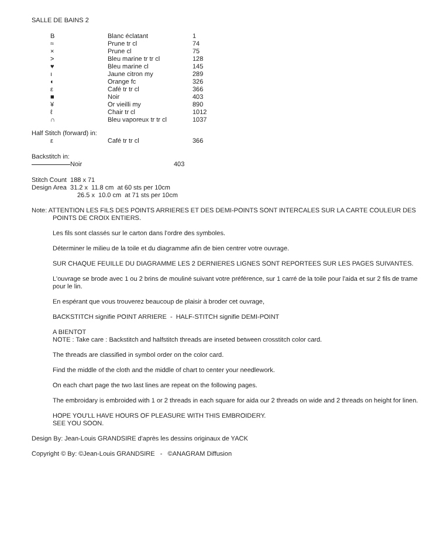SALLE DE BAINS 2
| B | Blanc éclatant | 1 |
| ≈ | Prune tr cl | 74 |
| × | Prune cl | 75 |
| > | Bleu marine tr tr cl | 128 |
| ♥ | Bleu marine cl | 145 |
| ı | Jaune citron my | 289 |
| ◐ | Orange fc | 326 |
| ε | Café tr tr cl | 366 |
| ■ | Noir | 403 |
| ¥ | Or vieilli my | 890 |
| ℓ | Chair tr cl | 1012 |
| ∩ | Bleu vaporeux tr tr cl | 1037 |
Half Stitch (forward) in:
| ε | Café tr tr cl | 366 |
Backstitch in:
| Noir | 403 |
Stitch Count 188 x 71
Design Area 31.2 x 11.8 cm at 60 sts per 10cm
26.5 x 10.0 cm at 71 sts per 10cm
Note: ATTENTION LES FILS DES POINTS ARRIERES ET DES DEMI-POINTS SONT INTERCALES SUR LA CARTE COULEUR DES POINTS DE CROIX ENTIERS.
Les fils sont classés sur le carton dans l'ordre des symboles.
Déterminer le milieu de la toile et du diagramme afin de bien centrer votre ouvrage.
SUR CHAQUE FEUILLE DU DIAGRAMME LES 2 DERNIERES LIGNES SONT REPORTEES SUR LES PAGES SUIVANTES.
L'ouvrage se brode avec 1 ou 2 brins de mouliné suivant votre préférence, sur 1 carré de la toile pour l'aida et sur 2 fils de trame pour le lin.
En espérant que vous trouverez beaucoup de plaisir à broder cet ouvrage,
BACKSTITCH signifie POINT ARRIERE - HALF-STITCH signifie DEMI-POINT
A BIENTOT
NOTE : Take care : Backstitch and halfstitch threads are inseted between crosstitch color card.
The threads are classified in symbol order on the color card.
Find the middle of the cloth and the middle of chart to center your needlework.
On each chart page the two last lines are repeat on the following pages.
The embroidary is embroided with 1 or 2 threads in each square for aida our 2 threads on wide and 2 threads on height for linen.
HOPE YOU'LL HAVE HOURS OF PLEASURE WITH THIS EMBROIDERY.
SEE YOU SOON.
Design By: Jean-Louis GRANDSIRE d'après les dessins originaux de YACK
Copyright © By: ©Jean-Louis GRANDSIRE - ©ANAGRAM Diffusion